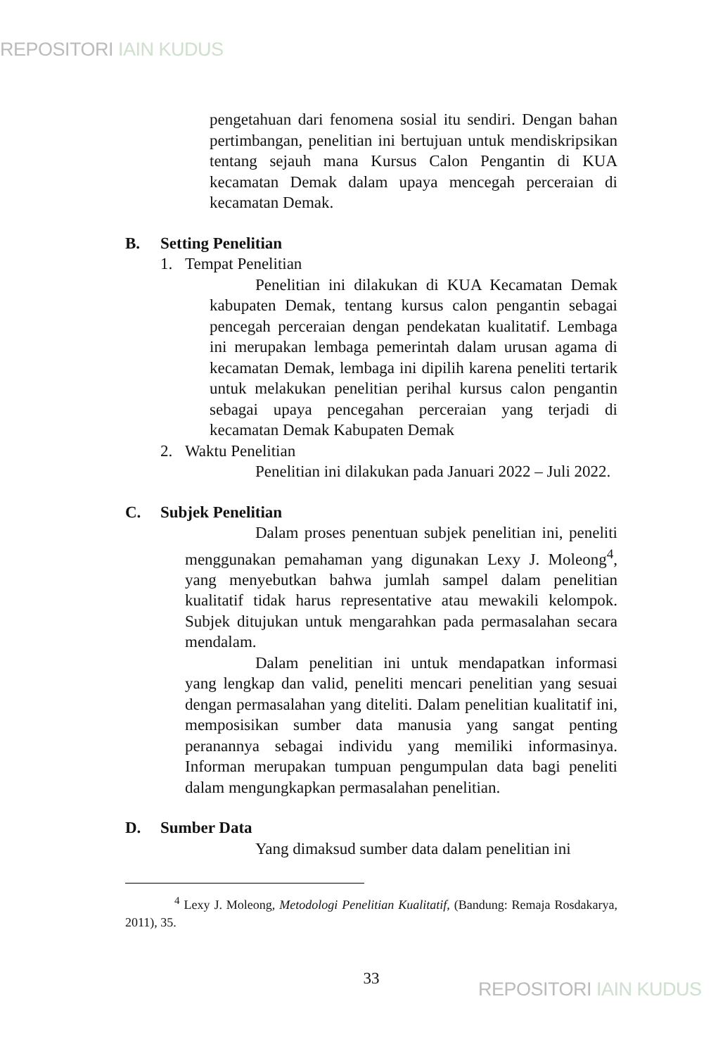REPOSITORI IAIN KUDUS
pengetahuan dari fenomena sosial itu sendiri. Dengan bahan pertimbangan, penelitian ini bertujuan untuk mendiskripsikan tentang sejauh mana Kursus Calon Pengantin di KUA kecamatan Demak dalam upaya mencegah perceraian di kecamatan Demak.
B. Setting Penelitian
1. Tempat Penelitian
Penelitian ini dilakukan di KUA Kecamatan Demak kabupaten Demak, tentang kursus calon pengantin sebagai pencegah perceraian dengan pendekatan kualitatif. Lembaga ini merupakan lembaga pemerintah dalam urusan agama di kecamatan Demak, lembaga ini dipilih karena peneliti tertarik untuk melakukan penelitian perihal kursus calon pengantin sebagai upaya pencegahan perceraian yang terjadi di kecamatan Demak Kabupaten Demak
2. Waktu Penelitian
Penelitian ini dilakukan pada Januari 2022 – Juli 2022.
C. Subjek Penelitian
Dalam proses penentuan subjek penelitian ini, peneliti menggunakan pemahaman yang digunakan Lexy J. Moleong<sup>4</sup>, yang menyebutkan bahwa jumlah sampel dalam penelitian kualitatif tidak harus representative atau mewakili kelompok. Subjek ditujukan untuk mengarahkan pada permasalahan secara mendalam.
Dalam penelitian ini untuk mendapatkan informasi yang lengkap dan valid, peneliti mencari penelitian yang sesuai dengan permasalahan yang diteliti. Dalam penelitian kualitatif ini, memposisikan sumber data manusia yang sangat penting peranannya sebagai individu yang memiliki informasinya. Informan merupakan tumpuan pengumpulan data bagi peneliti dalam mengungkapkan permasalahan penelitian.
D. Sumber Data
Yang dimaksud sumber data dalam penelitian ini
<sup>4</sup> Lexy J. Moleong, Metodologi Penelitian Kualitatif, (Bandung: Remaja Rosdakarya, 2011), 35.
33
REPOSITORI IAIN KUDUS